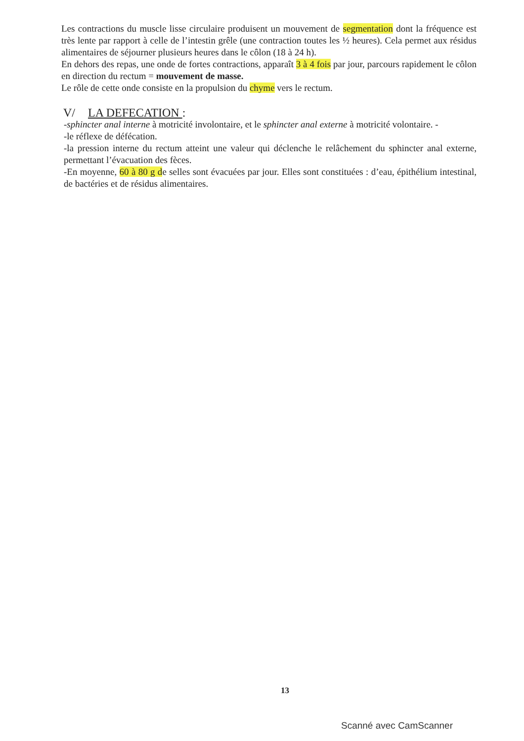Les contractions du muscle lisse circulaire produisent un mouvement de segmentation dont la fréquence est très lente par rapport à celle de l’intestin grêle (une contraction toutes les ½ heures). Cela permet aux résidus alimentaires de séjourner plusieurs heures dans le côlon (18 à 24 h).
En dehors des repas, une onde de fortes contractions, apparaît 3 à 4 fois par jour, parcours rapidement le côlon en direction du rectum = mouvement de masse.
Le rôle de cette onde consiste en la propulsion du chyme vers le rectum.
V/ LA DEFECATION :
-sphincter anal interne à motricité involontaire, et le sphincter anal externe à motricité volontaire. -
-le réflexe de défécation.
-la pression interne du rectum atteint une valeur qui déclenche le relâchement du sphincter anal externe, permettant l’évacuation des fèces.
-En moyenne, 60 à 80 g de selles sont évacuées par jour. Elles sont constituées : d’eau, épithélium intestinal, de bactéries et de résidus alimentaires.
13
Scanné avec CamScanner